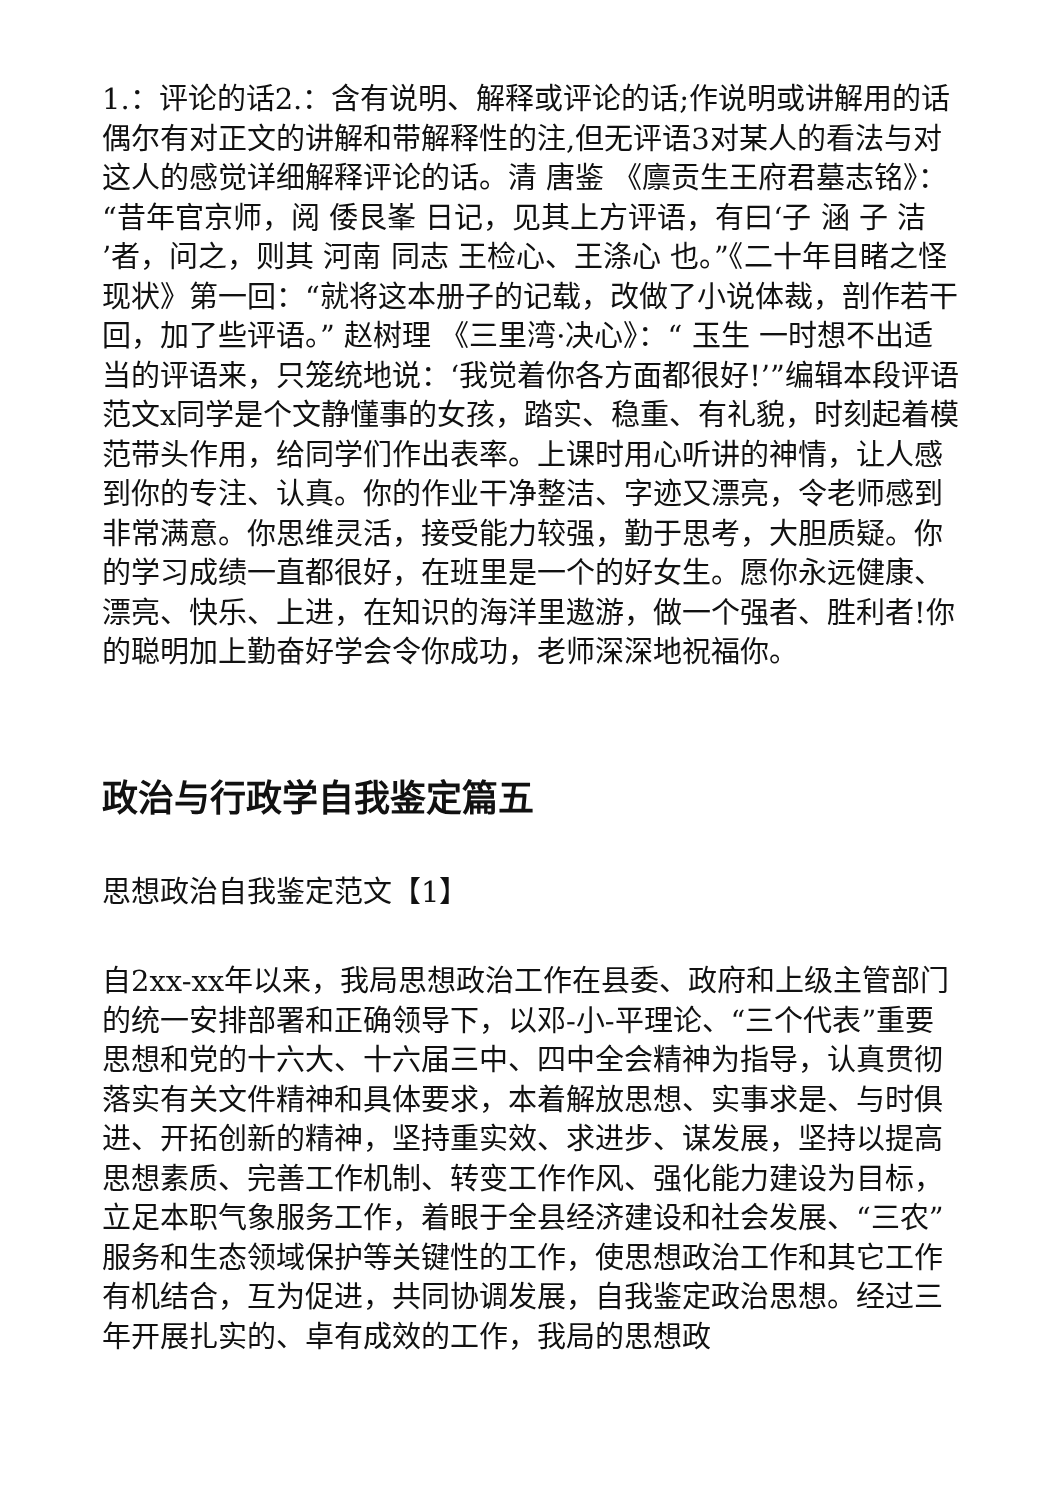1.：评论的话2.：含有说明、解释或评论的话;作说明或讲解用的话偶尔有对正文的讲解和带解释性的注,但无评语3对某人的看法与对这人的感觉详细解释评论的话。清 唐鉴 《廪贡生王府君墓志铭》：“昔年官京师，阅 倭艮峯 日记，见其上方评语，有曰‘子 涵 子 洁 ’者，问之，则其 河南 同志 王检心、王涤心 也。”《二十年目睹之怪现状》第一回：“就将这本册子的记载，改做了小说体裁，剖作若干回，加了些评语。” 赵树理 《三里湾·决心》：“ 玉生 一时想不出适当的评语来，只笼统地说：‘我觉着你各方面都很好!’”编辑本段评语范文x同学是个文静懂事的女孩，踏实、稳重、有礼貌，时刻起着模范带头作用，给同学们作出表率。上课时用心听讲的神情，让人感到你的专注、认真。你的作业干净整洁、字迹又漂亮，令老师感到非常满意。你思维灵活，接受能力较强，勤于思考，大胆质疑。你的学习成绩一直都很好，在班里是一个的好女生。愿你永远健康、漂亮、快乐、上进，在知识的海洋里遨游，做一个强者、胜利者!你的聪明加上勤奋好学会令你成功，老师深深地祝福你。
政治与行政学自我鉴定篇五
思想政治自我鉴定范文【1】
自2xx-xx年以来，我局思想政治工作在县委、政府和上级主管部门的统一安排部署和正确领导下，以邓-小-平理论、“三个代表”重要思想和党的十六大、十六届三中、四中全会精神为指导，认真贯彻落实有关文件精神和具体要求，本着解放思想、实事求是、与时俱进、开拓创新的精神，坚持重实效、求进步、谋发展，坚持以提高思想素质、完善工作机制、转变工作作风、强化能力建设为目标，立足本职气象服务工作，着眼于全县经济建设和社会发展、“三农”服务和生态领域保护等关键性的工作，使思想政治工作和其它工作有机结合，互为促进，共同协调发展，自我鉴定政治思想。经过三年开展扎实的、卓有成效的工作，我局的思想政